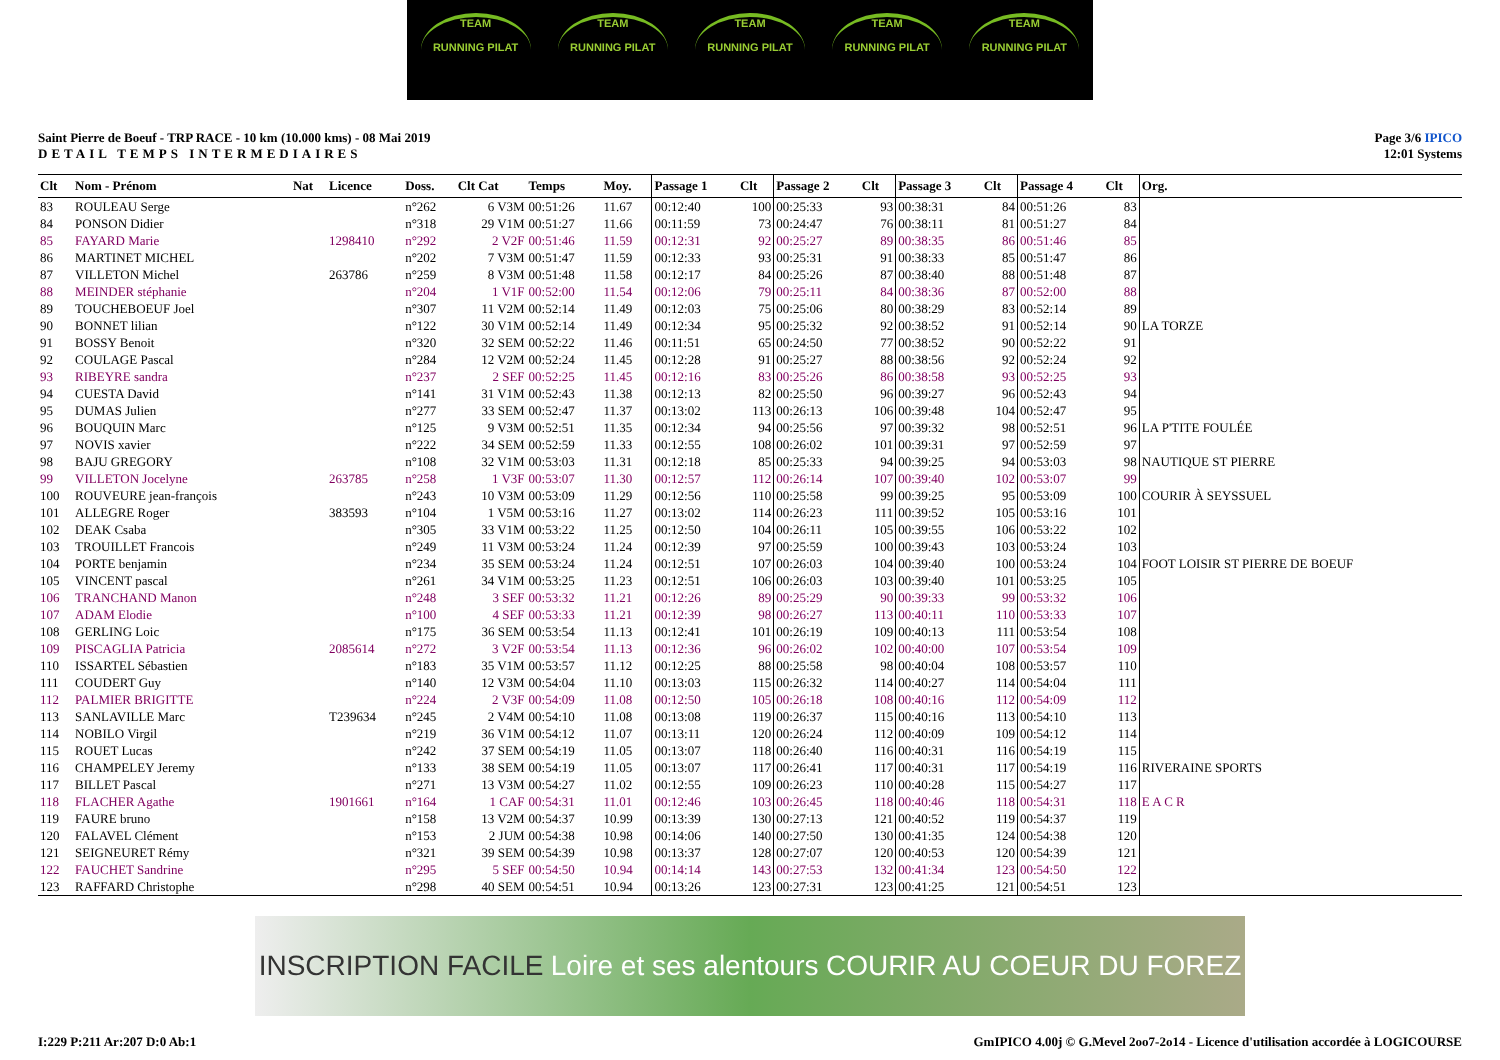TEAM
RUNNING PILAT
TEAM
RUNNING PILAT
TEAM
RUNNING PILAT
TEAM
RUNNING PILAT
TEAM
RUNNING PILAT
Saint Pierre de Boeuf - TRP RACE - 10 km (10.000 kms) - 08 Mai 2019
DETAIL TEMPS INTERMEDIAIRES
Page 3/6 IPICO
12:01 Systems
| Clt | Nom - Prénom | Nat | Licence | Doss. | Clt Cat | Temps | Moy. | Passage 1 | Clt | Passage 2 | Clt | Passage 3 | Clt | Passage 4 | Clt | Org. |
| --- | --- | --- | --- | --- | --- | --- | --- | --- | --- | --- | --- | --- | --- | --- | --- | --- |
| 83 | ROULEAU Serge | | | n°262 | 6 V3M | 00:51:26 | 11.67 | 00:12:40 | 100 | 00:25:33 | 93 | 00:38:31 | 84 | 00:51:26 | 83 | |
| 84 | PONSON Didier | | | n°318 | 29 V1M | 00:51:27 | 11.66 | 00:11:59 | 73 | 00:24:47 | 76 | 00:38:11 | 81 | 00:51:27 | 84 | |
| 85 | FAYARD Marie | | 1298410 | n°292 | 2 V2F | 00:51:46 | 11.59 | 00:12:31 | 92 | 00:25:27 | 89 | 00:38:35 | 86 | 00:51:46 | 85 | |
| 86 | MARTINET MICHEL | | | n°202 | 7 V3M | 00:51:47 | 11.59 | 00:12:33 | 93 | 00:25:31 | 91 | 00:38:33 | 85 | 00:51:47 | 86 | |
| 87 | VILLETON Michel | | 263786 | n°259 | 8 V3M | 00:51:48 | 11.58 | 00:12:17 | 84 | 00:25:26 | 87 | 00:38:40 | 88 | 00:51:48 | 87 | |
| 88 | MEINDER stéphanie | | | n°204 | 1 V1F | 00:52:00 | 11.54 | 00:12:06 | 79 | 00:25:11 | 84 | 00:38:36 | 87 | 00:52:00 | 88 | |
| 89 | TOUCHEBOEUF Joel | | | n°307 | 11 V2M | 00:52:14 | 11.49 | 00:12:03 | 75 | 00:25:06 | 80 | 00:38:29 | 83 | 00:52:14 | 89 | |
| 90 | BONNET lilian | | | n°122 | 30 V1M | 00:52:14 | 11.49 | 00:12:34 | 95 | 00:25:32 | 92 | 00:38:52 | 91 | 00:52:14 | 90 | LA TORZE |
| 91 | BOSSY Benoit | | | n°320 | 32 SEM | 00:52:22 | 11.46 | 00:11:51 | 65 | 00:24:50 | 77 | 00:38:52 | 90 | 00:52:22 | 91 | |
| 92 | COULAGE Pascal | | | n°284 | 12 V2M | 00:52:24 | 11.45 | 00:12:28 | 91 | 00:25:27 | 88 | 00:38:56 | 92 | 00:52:24 | 92 | |
| 93 | RIBEYRE sandra | | | n°237 | 2 SEF | 00:52:25 | 11.45 | 00:12:16 | 83 | 00:25:26 | 86 | 00:38:58 | 93 | 00:52:25 | 93 | |
| 94 | CUESTA David | | | n°141 | 31 V1M | 00:52:43 | 11.38 | 00:12:13 | 82 | 00:25:50 | 96 | 00:39:27 | 96 | 00:52:43 | 94 | |
| 95 | DUMAS Julien | | | n°277 | 33 SEM | 00:52:47 | 11.37 | 00:13:02 | 113 | 00:26:13 | 106 | 00:39:48 | 104 | 00:52:47 | 95 | |
| 96 | BOUQUIN Marc | | | n°125 | 9 V3M | 00:52:51 | 11.35 | 00:12:34 | 94 | 00:25:56 | 97 | 00:39:32 | 98 | 00:52:51 | 96 | LA P'TITE FOULÉE |
| 97 | NOVIS xavier | | | n°222 | 34 SEM | 00:52:59 | 11.33 | 00:12:55 | 108 | 00:26:02 | 101 | 00:39:31 | 97 | 00:52:59 | 97 | |
| 98 | BAJU GREGORY | | | n°108 | 32 V1M | 00:53:03 | 11.31 | 00:12:18 | 85 | 00:25:33 | 94 | 00:39:25 | 94 | 00:53:03 | 98 | NAUTIQUE ST PIERRE |
| 99 | VILLETON Jocelyne | | 263785 | n°258 | 1 V3F | 00:53:07 | 11.30 | 00:12:57 | 112 | 00:26:14 | 107 | 00:39:40 | 102 | 00:53:07 | 99 | |
| 100 | ROUVEURE jean-françois | | | n°243 | 10 V3M | 00:53:09 | 11.29 | 00:12:56 | 110 | 00:25:58 | 99 | 00:39:25 | 95 | 00:53:09 | 100 | COURIR À SEYSSUEL |
| 101 | ALLEGRE Roger | | 383593 | n°104 | 1 V5M | 00:53:16 | 11.27 | 00:13:02 | 114 | 00:26:23 | 111 | 00:39:52 | 105 | 00:53:16 | 101 | |
| 102 | DEAK Csaba | | | n°305 | 33 V1M | 00:53:22 | 11.25 | 00:12:50 | 104 | 00:26:11 | 105 | 00:39:55 | 106 | 00:53:22 | 102 | |
| 103 | TROUILLET Francois | | | n°249 | 11 V3M | 00:53:24 | 11.24 | 00:12:39 | 97 | 00:25:59 | 100 | 00:39:43 | 103 | 00:53:24 | 103 | |
| 104 | PORTE benjamin | | | n°234 | 35 SEM | 00:53:24 | 11.24 | 00:12:51 | 107 | 00:26:03 | 104 | 00:39:40 | 100 | 00:53:24 | 104 | FOOT LOISIR ST PIERRE DE BOEUF |
| 105 | VINCENT pascal | | | n°261 | 34 V1M | 00:53:25 | 11.23 | 00:12:51 | 106 | 00:26:03 | 103 | 00:39:40 | 101 | 00:53:25 | 105 | |
| 106 | TRANCHAND Manon | | | n°248 | 3 SEF | 00:53:32 | 11.21 | 00:12:26 | 89 | 00:25:29 | 90 | 00:39:33 | 99 | 00:53:32 | 106 | |
| 107 | ADAM Elodie | | | n°100 | 4 SEF | 00:53:33 | 11.21 | 00:12:39 | 98 | 00:26:27 | 113 | 00:40:11 | 110 | 00:53:33 | 107 | |
| 108 | GERLING Loic | | | n°175 | 36 SEM | 00:53:54 | 11.13 | 00:12:41 | 101 | 00:26:19 | 109 | 00:40:13 | 111 | 00:53:54 | 108 | |
| 109 | PISCAGLIA Patricia | | 2085614 | n°272 | 3 V2F | 00:53:54 | 11.13 | 00:12:36 | 96 | 00:26:02 | 102 | 00:40:00 | 107 | 00:53:54 | 109 | |
| 110 | ISSARTEL Sébastien | | | n°183 | 35 V1M | 00:53:57 | 11.12 | 00:12:25 | 88 | 00:25:58 | 98 | 00:40:04 | 108 | 00:53:57 | 110 | |
| 111 | COUDERT Guy | | | n°140 | 12 V3M | 00:54:04 | 11.10 | 00:13:03 | 115 | 00:26:32 | 114 | 00:40:27 | 114 | 00:54:04 | 111 | |
| 112 | PALMIER BRIGITTE | | | n°224 | 2 V3F | 00:54:09 | 11.08 | 00:12:50 | 105 | 00:26:18 | 108 | 00:40:16 | 112 | 00:54:09 | 112 | |
| 113 | SANLAVILLE Marc | | T239634 | n°245 | 2 V4M | 00:54:10 | 11.08 | 00:13:08 | 119 | 00:26:37 | 115 | 00:40:16 | 113 | 00:54:10 | 113 | |
| 114 | NOBILO Virgil | | | n°219 | 36 V1M | 00:54:12 | 11.07 | 00:13:11 | 120 | 00:26:24 | 112 | 00:40:09 | 109 | 00:54:12 | 114 | |
| 115 | ROUET Lucas | | | n°242 | 37 SEM | 00:54:19 | 11.05 | 00:13:07 | 118 | 00:26:40 | 116 | 00:40:31 | 116 | 00:54:19 | 115 | |
| 116 | CHAMPELEY Jeremy | | | n°133 | 38 SEM | 00:54:19 | 11.05 | 00:13:07 | 117 | 00:26:41 | 117 | 00:40:31 | 117 | 00:54:19 | 116 | RIVERAINE SPORTS |
| 117 | BILLET Pascal | | | n°271 | 13 V3M | 00:54:27 | 11.02 | 00:12:55 | 109 | 00:26:23 | 110 | 00:40:28 | 115 | 00:54:27 | 117 | |
| 118 | FLACHER Agathe | | 1901661 | n°164 | 1 CAF | 00:54:31 | 11.01 | 00:12:46 | 103 | 00:26:45 | 118 | 00:40:46 | 118 | 00:54:31 | 118 | E A C R |
| 119 | FAURE bruno | | | n°158 | 13 V2M | 00:54:37 | 10.99 | 00:13:39 | 130 | 00:27:13 | 121 | 00:40:52 | 119 | 00:54:37 | 119 | |
| 120 | FALAVEL Clément | | | n°153 | 2 JUM | 00:54:38 | 10.98 | 00:14:06 | 140 | 00:27:50 | 130 | 00:41:35 | 124 | 00:54:38 | 120 | |
| 121 | SEIGNEURET Rémy | | | n°321 | 39 SEM | 00:54:39 | 10.98 | 00:13:37 | 128 | 00:27:07 | 120 | 00:40:53 | 120 | 00:54:39 | 121 | |
| 122 | FAUCHET Sandrine | | | n°295 | 5 SEF | 00:54:50 | 10.94 | 00:14:14 | 143 | 00:27:53 | 132 | 00:41:34 | 123 | 00:54:50 | 122 | |
| 123 | RAFFARD Christophe | | | n°298 | 40 SEM | 00:54:51 | 10.94 | 00:13:26 | 123 | 00:27:31 | 123 | 00:41:25 | 121 | 00:54:51 | 123 | |
INSCRIPTION FACILE Loire et ses alentours COURIR AU COEUR DU FOREZ
I:229 P:211 Ar:207 D:0 Ab:1 GmIPICO 4.00j © G.Mevel 2oo7-2o14 - Licence d'utilisation accordée à LOGICOURSE